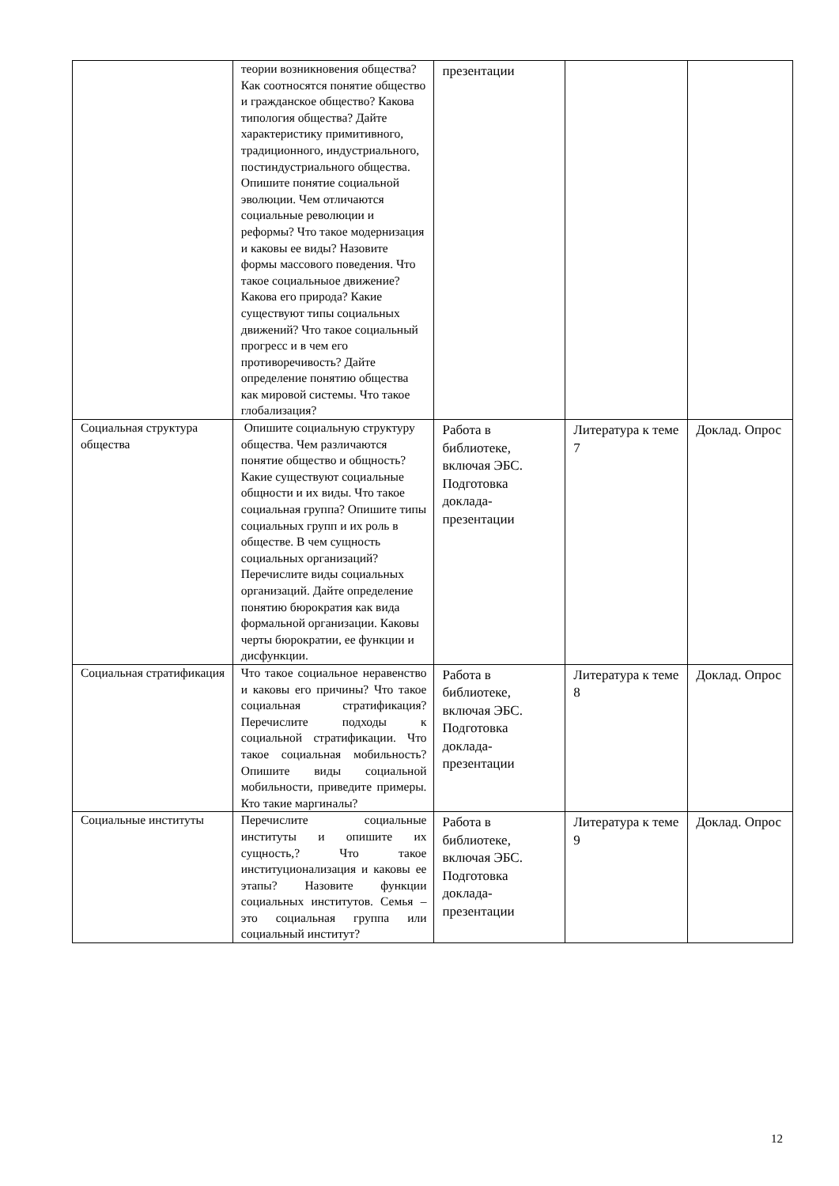| | теории возникновения общества? Как соотносятся понятие общество и гражданское общество? Какова типология общества? Дайте характеристику примитивного, традиционного, индустриального, постиндустриального общества. Опишите понятие социальной эволюции. Чем отличаются социальные революции и реформы? Что такое модернизация и каковы ее виды? Назовите формы массового поведения. Что такое социальныое движение? Какова его природа? Какие существуют типы социальных движений? Что такое социальный прогресс и в чем его противоречивость? Дайте определение понятию общества как мировой системы. Что такое глобализация? | презентации | | |
| Социальная структура общества | Опишите социальную структуру общества. Чем различаются понятие общество и общность? Какие существуют социальные общности и их виды. Что такое социальная группа? Опишите типы социальных групп и их роль в обществе. В чем сущность социальных организаций? Перечислите виды социальных организаций. Дайте определение понятию бюрократия как вида формальной организации. Каковы черты бюрократии, ее функции и дисфункции. | Работа в библиотеке, включая ЭБС. Подготовка доклада-презентации | Литература к теме 7 | Доклад. Опрос |
| Социальная стратификация | Что такое социальное неравенство и каковы его причины? Что такое социальная стратификация? Перечислите подходы к социальной стратификации. Что такое социальная мобильность? Опишите виды социальной мобильности, приведите примеры. Кто такие маргиналы? | Работа в библиотеке, включая ЭБС. Подготовка доклада-презентации | Литература к теме 8 | Доклад. Опрос |
| Социальные институты | Перечислите социальные институты и опишите их сущность,? Что такое институционализация и каковы ее этапы? Назовите функции социальных институтов. Семья – это социальная группа или социальный институт? | Работа в библиотеке, включая ЭБС. Подготовка доклада-презентации | Литература к теме 9 | Доклад. Опрос |
12